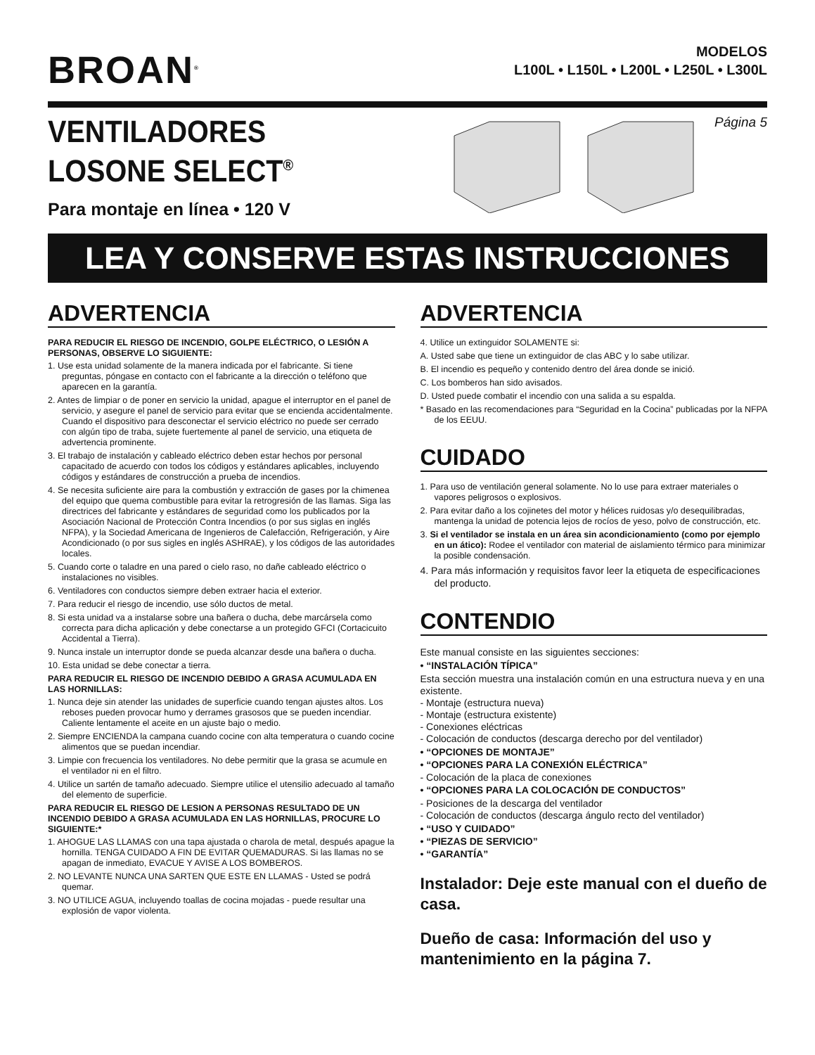BROAN<sup>®</sup>
MODELOS
L100L • L150L • L200L • L250L • L300L
VENTILADORES
LOSONE SELECT<sup>®</sup>
Para montaje en línea • 120 V
Página 5
LEA Y CONSERVE ESTAS INSTRUCCIONES
ADVERTENCIA
PARA REDUCIR EL RIESGO DE INCENDIO, GOLPE ELÉCTRICO, O LESIÓN A PERSONAS, OBSERVE LO SIGUIENTE:
1. Use esta unidad solamente de la manera indicada por el fabricante. Si tiene preguntas, póngase en contacto con el fabricante a la dirección o teléfono que aparecen en la garantía.
2. Antes de limpiar o de poner en servicio la unidad, apague el interruptor en el panel de servicio, y asegure el panel de servicio para evitar que se encienda accidentalmente. Cuando el dispositivo para desconectar el servicio eléctrico no puede ser cerrado con algún tipo de traba, sujete fuertemente al panel de servicio, una etiqueta de advertencia prominente.
3. El trabajo de instalación y cableado eléctrico deben estar hechos por personal capacitado de acuerdo con todos los códigos y estándares aplicables, incluyendo códigos y estándares de construcción a prueba de incendios.
4. Se necesita suficiente aire para la combustión y extracción de gases por la chimenea del equipo que quema combustible para evitar la retrogresión de las llamas. Siga las directrices del fabricante y estándares de seguridad como los publicados por la Asociación Nacional de Protección Contra Incendios (o por sus siglas en inglés NFPA), y la Sociedad Americana de Ingenieros de Calefacción, Refrigeración, y Aire Acondicionado (o por sus sigles en inglés ASHRAE), y los códigos de las autoridades locales.
5. Cuando corte o taladre en una pared o cielo raso, no dañe cableado eléctrico o instalaciones no visibles.
6. Ventiladores con conductos siempre deben extraer hacia el exterior.
7. Para reducir el riesgo de incendio, use sólo ductos de metal.
8. Si esta unidad va a instalarse sobre una bañera o ducha, debe marcársela como correcta para dicha aplicación y debe conectarse a un protegido GFCI (Cortacicuito Accidental a Tierra).
9. Nunca instale un interruptor donde se pueda alcanzar desde una bañera o ducha.
10. Esta unidad se debe conectar a tierra.
PARA REDUCIR EL RIESGO DE INCENDIO DEBIDO A GRASA ACUMULADA EN LAS HORNILLAS:
1. Nunca deje sin atender las unidades de superficie cuando tengan ajustes altos. Los reboses pueden provocar humo y derrames grasosos que se pueden incendiar. Caliente lentamente el aceite en un ajuste bajo o medio.
2. Siempre ENCIENDA la campana cuando cocine con alta temperatura o cuando cocine alimentos que se puedan incendiar.
3. Limpie con frecuencia los ventiladores. No debe permitir que la grasa se acumule en el ventilador ni en el filtro.
4. Utilice un sartén de tamaño adecuado. Siempre utilice el utensilio adecuado al tamaño del elemento de superficie.
PARA REDUCIR EL RIESGO DE LESION A PERSONAS RESULTADO DE UN INCENDIO DEBIDO A GRASA ACUMULADA EN LAS HORNILLAS, PROCURE LO SIGUIENTE:*
1. AHOGUE LAS LLAMAS con una tapa ajustada o charola de metal, después apague la hornilla. TENGA CUIDADO A FIN DE EVITAR QUEMADURAS. Si las llamas no se apagan de inmediato, EVACUE Y AVISE A LOS BOMBEROS.
2. NO LEVANTE NUNCA UNA SARTEN QUE ESTE EN LLAMAS - Usted se podrá quemar.
3. NO UTILICE AGUA, incluyendo toallas de cocina mojadas - puede resultar una explosión de vapor violenta.
ADVERTENCIA
4. Utilice un extinguidor SOLAMENTE si:
A. Usted sabe que tiene un extinguidor de clas ABC y lo sabe utilizar.
B. El incendio es pequeño y contenido dentro del área donde se inició.
C. Los bomberos han sido avisados.
D. Usted puede combatir el incendio con una salida a su espalda.
* Basado en las recomendaciones para “Seguridad en la Cocina” publicadas por la NFPA de los EEUU.
CUIDADO
1. Para uso de ventilación general solamente. No lo use para extraer materiales o vapores peligrosos o explosivos.
2. Para evitar daño a los cojinetes del motor y hélices ruidosas y/o desequilibradas, mantenga la unidad de potencia lejos de rocíos de yeso, polvo de construcción, etc.
3. Si el ventilador se instala en un área sin acondicionamiento (como por ejemplo en un ático): Rodee el ventilador con material de aislamiento térmico para minimizar la posible condensación.
4. Para más información y requisitos favor leer la etiqueta de especificaciones del producto.
CONTENDIO
Este manual consiste en las siguientes secciones:
• “INSTALACIÓN TÍPICA”
Esta sección muestra una instalación común en una estructura nueva y en una existente.
- Montaje (estructura nueva)
- Montaje (estructura existente)
- Conexiones eléctricas
- Colocación de conductos (descarga derecho por del ventilador)
• “OPCIONES DE MONTAJE”
• “OPCIONES PARA LA CONEXIÓN ELÉCTRICA”
- Colocación de la placa de conexiones
• “OPCIONES PARA LA COLOCACIÓN DE CONDUCTOS”
- Posiciones de la descarga del ventilador
- Colocación de conductos (descarga ángulo recto del ventilador)
• “USO Y CUIDADO”
• “PIEZAS DE SERVICIO”
• “GARANTÍA”
Instalador: Deje este manual con el dueño de casa.
Dueño de casa: Información del uso y mantenimiento en la página 7.